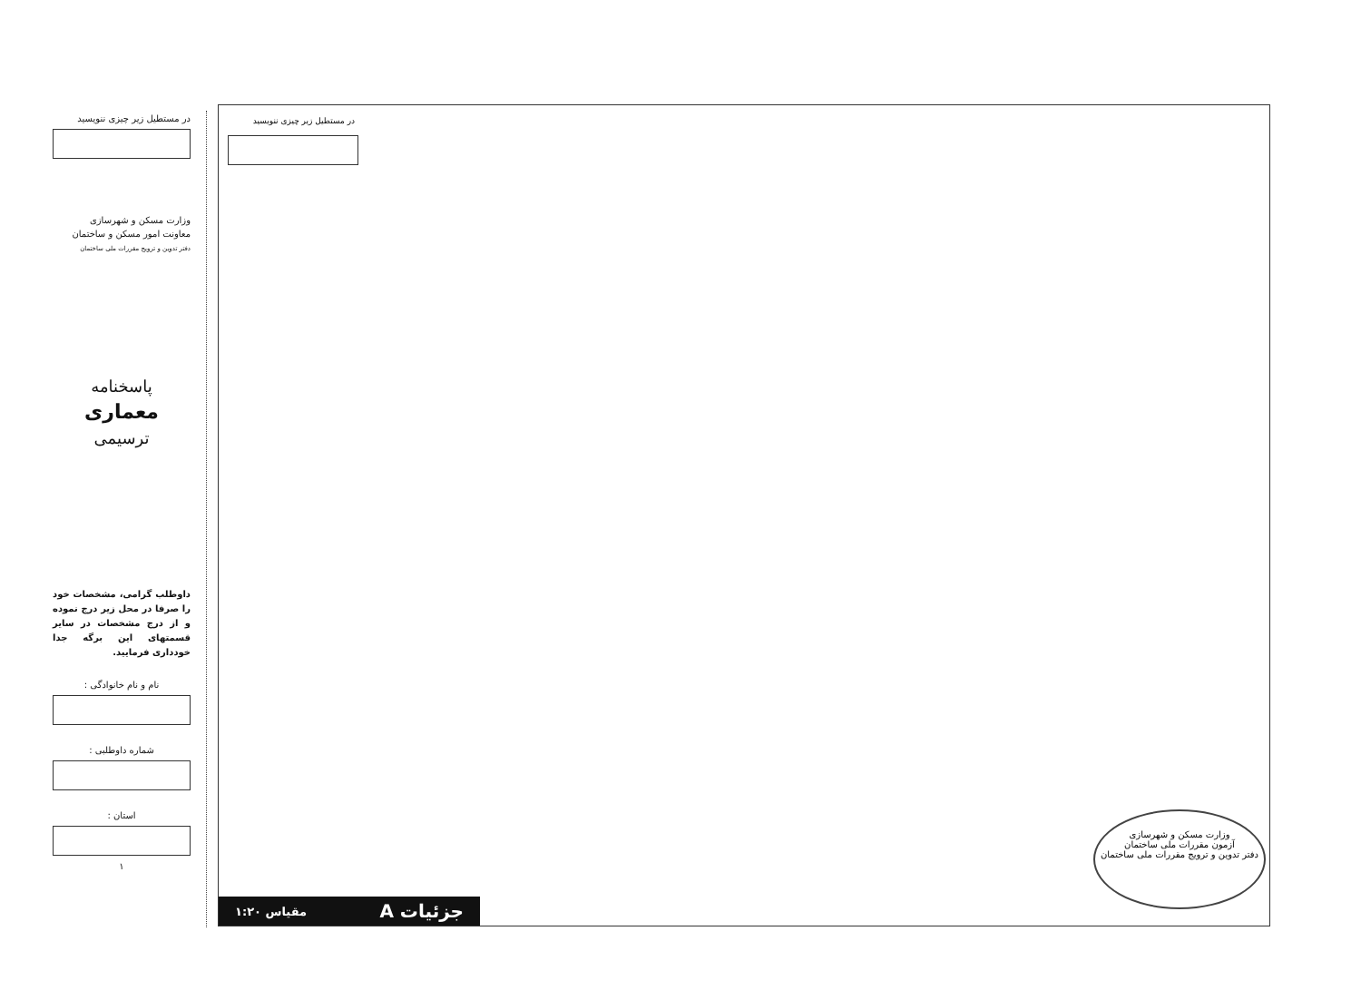در مستطیل زیر چیزی ننویسید
وزارت مسکن و شهرسازی
معاونت امور مسکن و ساختمان
دفتر تدوین و ترویج مقررات ملی ساختمان
پاسخنامه
معماری
ترسیمی
داوطلب گرامی، مشخصات خود را صرفا در محل زیر درج نموده و از درج مشخصات در سایر قسمتهای این برگه جدا خودداری فرمایید.
نام و نام خانوادگی :
شماره داوطلبی :
استان :
۱
در مستطیل زیر چیزی ننویسید
وزارت مسکن و شهرسازی
آزمون مقررات ملی ساختمان
دفتر تدوین و ترویج مقررات ملی ساختمان
جزئیات A مقیاس ۱:۲۰